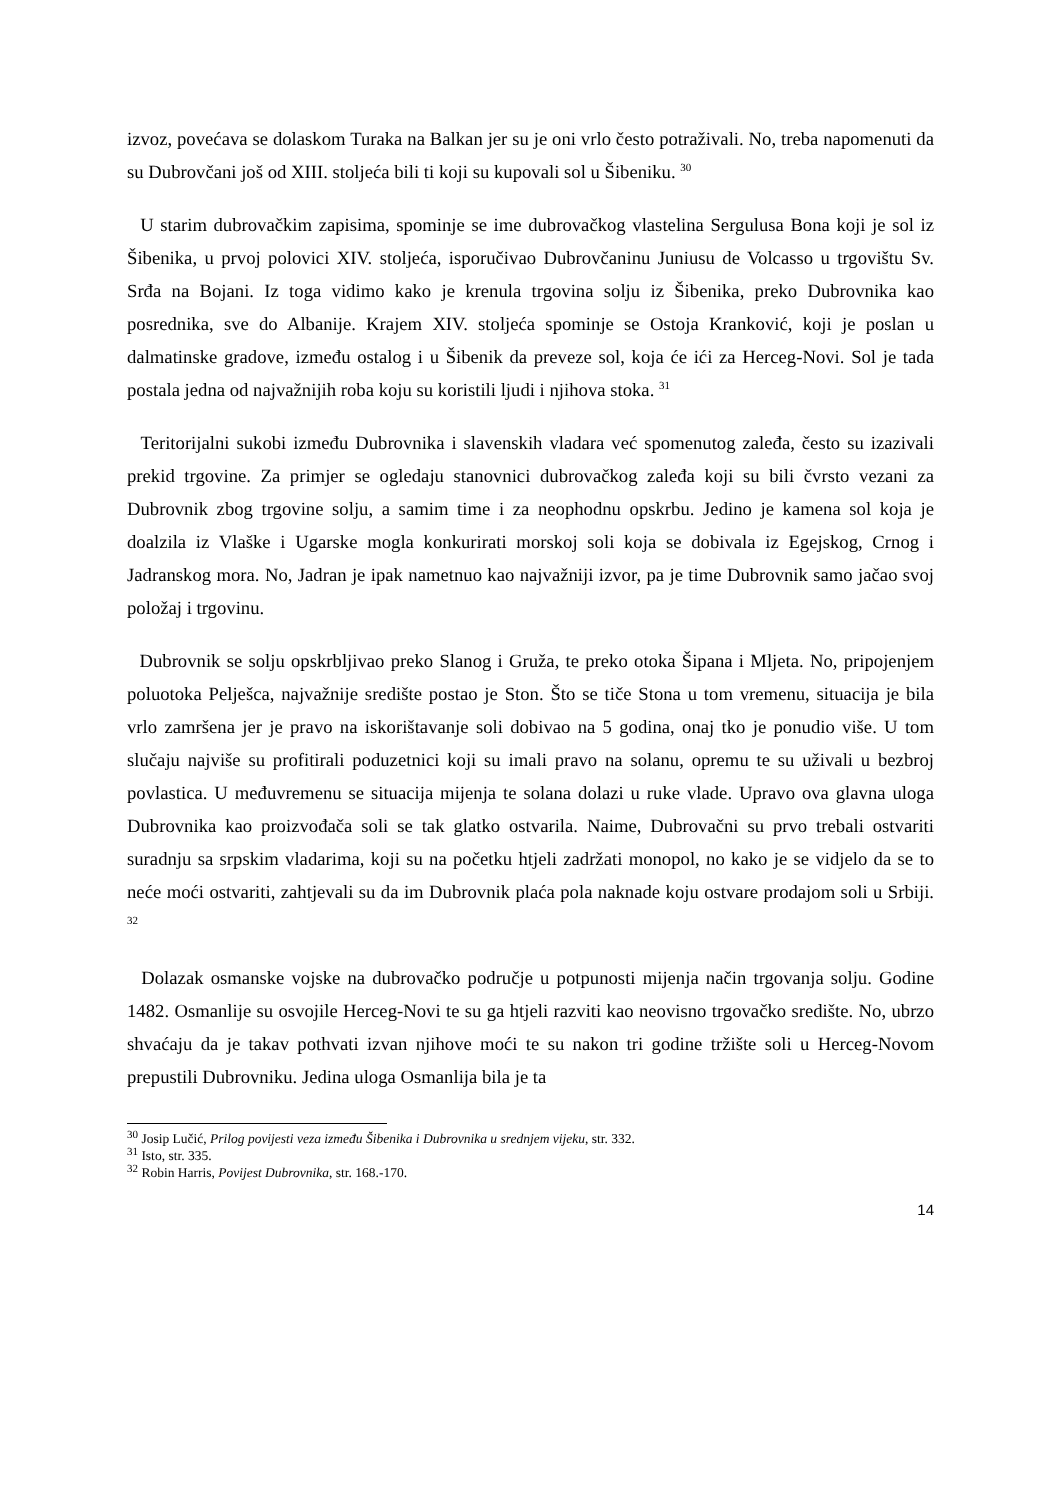izvoz, povećava se dolaskom Turaka na Balkan jer su je oni vrlo često potraživali. No, treba napomenuti da su Dubrovčani još od XIII. stoljeća bili ti koji su kupovali sol u Šibeniku. <sup>30</sup>
U starim dubrovačkim zapisima, spominje se ime dubrovačkog vlastelina Sergulusa Bona koji je sol iz Šibenika, u prvoj polovici XIV. stoljeća, isporučivao Dubrovčaninu Juniusu de Volcasso u trgovištu Sv. Srđa na Bojani. Iz toga vidimo kako je krenula trgovina solju iz Šibenika, preko Dubrovnika kao posrednika, sve do Albanije. Krajem XIV. stoljeća spominje se Ostoja Kranković, koji je poslan u dalmatinske gradove, između ostalog i u Šibenik da preveze sol, koja će ići za Herceg-Novi. Sol je tada postala jedna od najvažnijih roba koju su koristili ljudi i njihova stoka. <sup>31</sup>
Teritorijalni sukobi između Dubrovnika i slavenskih vladara već spomenutog zaleđa, često su izazivali prekid trgovine. Za primjer se ogledaju stanovnici dubrovačkog zaleđa koji su bili čvrsto vezani za Dubrovnik zbog trgovine solju, a samim time i za neophodnu opskrbu. Jedino je kamena sol koja je doalzila iz Vlaške i Ugarske mogla konkurirati morskoj soli koja se dobivala iz Egejskog, Crnog i Jadranskog mora. No, Jadran je ipak nametnuo kao najvažniji izvor, pa je time Dubrovnik samo jačao svoj položaj i trgovinu.
Dubrovnik se solju opskrbljivao preko Slanog i Gruža, te preko otoka Šipana i Mljeta. No, pripojenjem poluotoka Pelješca, najvažnije središte postao je Ston. Što se tiče Stona u tom vremenu, situacija je bila vrlo zamršena jer je pravo na iskorištavanje soli dobivao na 5 godina, onaj tko je ponudio više. U tom slučaju najviše su profitirali poduzetnici koji su imali pravo na solanu, opremu te su uživali u bezbroj povlastica. U međuvremenu se situacija mijenja te solana dolazi u ruke vlade. Upravo ova glavna uloga Dubrovnika kao proizvođača soli se tak glatko ostvarila. Naime, Dubrovačni su prvo trebali ostvariti suradnju sa srpskim vladarima, koji su na početku htjeli zadržati monopol, no kako je se vidjelo da se to neće moći ostvariti, zahtjevali su da im Dubrovnik plaća pola naknade koju ostvare prodajom soli u Srbiji. <sup>32</sup>
Dolazak osmanske vojske na dubrovačko područje u potpunosti mijenja način trgovanja solju. Godine 1482. Osmanlije su osvojile Herceg-Novi te su ga htjeli razviti kao neovisno trgovačko središte. No, ubrzo shvaćaju da je takav pothvati izvan njihove moći te su nakon tri godine tržište soli u Herceg-Novom prepustili Dubrovniku. Jedina uloga Osmanlija bila je ta
<sup>30</sup> Josip Lučić, Prilog povijesti veza između Šibenika i Dubrovnika u srednjem vijeku, str. 332.
<sup>31</sup> Isto, str. 335.
<sup>32</sup> Robin Harris, Povijest Dubrovnika, str. 168.-170.
14